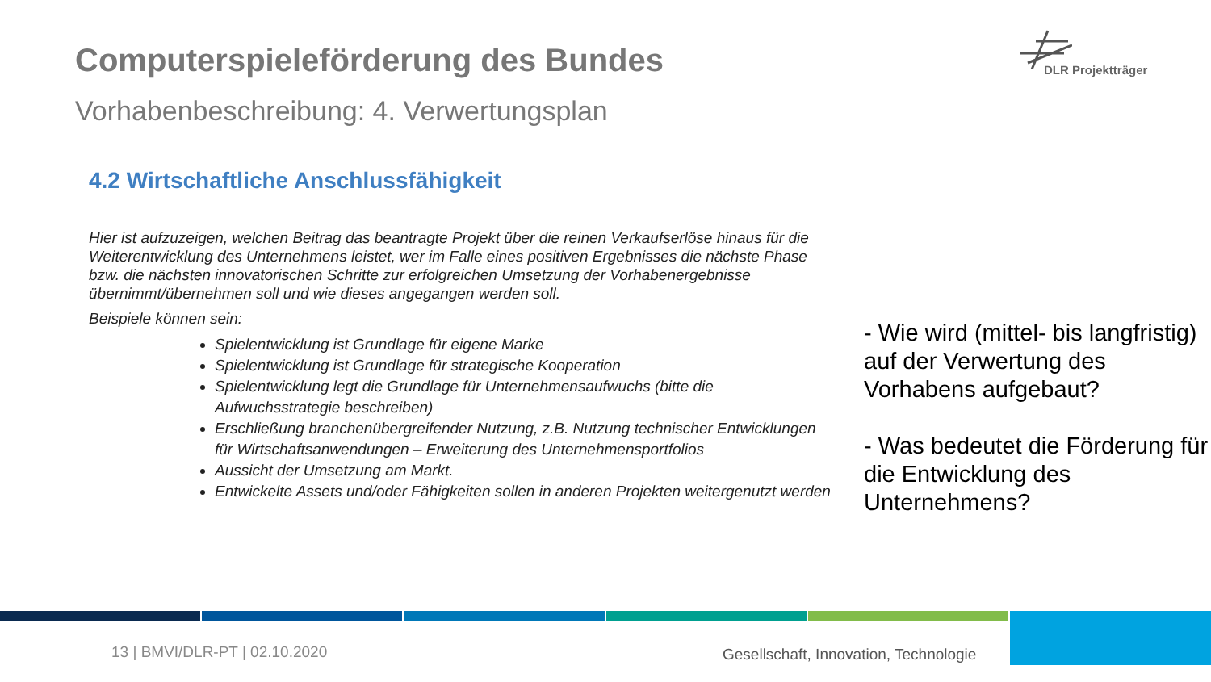Computerspieleförderung des Bundes
Vorhabenbeschreibung: 4. Verwertungsplan
DLR Projektträger
4.2 Wirtschaftliche Anschlussfähigkeit
Hier ist aufzuzeigen, welchen Beitrag das beantragte Projekt über die reinen Verkaufserlöse hinaus für die Weiterentwicklung des Unternehmens leistet, wer im Falle eines positiven Ergebnisses die nächste Phase bzw. die nächsten innovatorischen Schritte zur erfolgreichen Umsetzung der Vorhabenergebnisse übernimmt/übernehmen soll und wie dieses angegangen werden soll.
Beispiele können sein:
Spielentwicklung ist Grundlage für eigene Marke
Spielentwicklung ist Grundlage für strategische Kooperation
Spielentwicklung legt die Grundlage für Unternehmensaufwuchs (bitte die Aufwuchsstrategie beschreiben)
Erschließung branchenübergreifender Nutzung, z.B. Nutzung technischer Entwicklungen für Wirtschaftsanwendungen – Erweiterung des Unternehmensportfolios
Aussicht der Umsetzung am Markt.
Entwickelte Assets und/oder Fähigkeiten sollen in anderen Projekten weitergenutzt werden
- Wie wird (mittel- bis langfristig) auf der Verwertung des Vorhabens aufgebaut?
- Was bedeutet die Förderung für die Entwicklung des Unternehmens?
13 | BMVI/DLR-PT | 02.10.2020
Gesellschaft, Innovation, Technologie